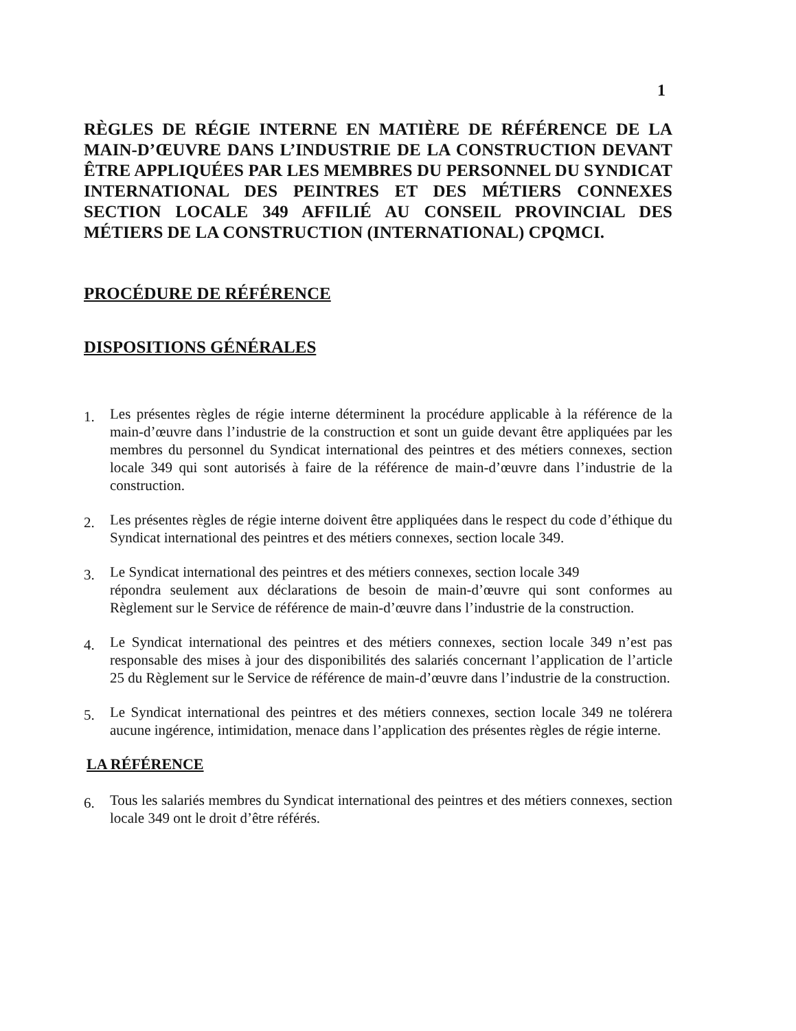1
RÈGLES DE RÉGIE INTERNE EN MATIÈRE DE RÉFÉRENCE DE LA MAIN-D’ŒUVRE DANS L’INDUSTRIE DE LA CONSTRUCTION DEVANT ÊTRE APPLIQUÉES PAR LES MEMBRES DU PERSONNEL DU SYNDICAT INTERNATIONAL DES PEINTRES ET DES MÉTIERS CONNEXES SECTION LOCALE 349 AFFILIÉ AU CONSEIL PROVINCIAL DES MÉTIERS DE LA CONSTRUCTION (INTERNATIONAL) CPQMCI.
PROCÉDURE DE RÉFÉRENCE
DISPOSITIONS GÉNÉRALES
1. Les présentes règles de régie interne déterminent la procédure applicable à la référence de la main-d’œuvre dans l’industrie de la construction et sont un guide devant être appliquées par les membres du personnel du Syndicat international des peintres et des métiers connexes, section locale 349 qui sont autorisés à faire de la référence de main-d’œuvre dans l’industrie de la construction.
2. Les présentes règles de régie interne doivent être appliquées dans le respect du code d’éthique du Syndicat international des peintres et des métiers connexes, section locale 349.
3. Le Syndicat international des peintres et des métiers connexes, section locale 349
répondra seulement aux déclarations de besoin de main-d’œuvre qui sont conformes au Règlement sur le Service de référence de main-d’œuvre dans l’industrie de la construction.
4. Le Syndicat international des peintres et des métiers connexes, section locale 349 n’est pas responsable des mises à jour des disponibilités des salariés concernant l’application de l’article 25 du Règlement sur le Service de référence de main-d’œuvre dans l’industrie de la construction.
5. Le Syndicat international des peintres et des métiers connexes, section locale 349 ne tolérera aucune ingérence, intimidation, menace dans l’application des présentes règles de régie interne.
LA RÉFÉRENCE
6. Tous les salariés membres du Syndicat international des peintres et des métiers connexes, section locale 349 ont le droit d’être référés.